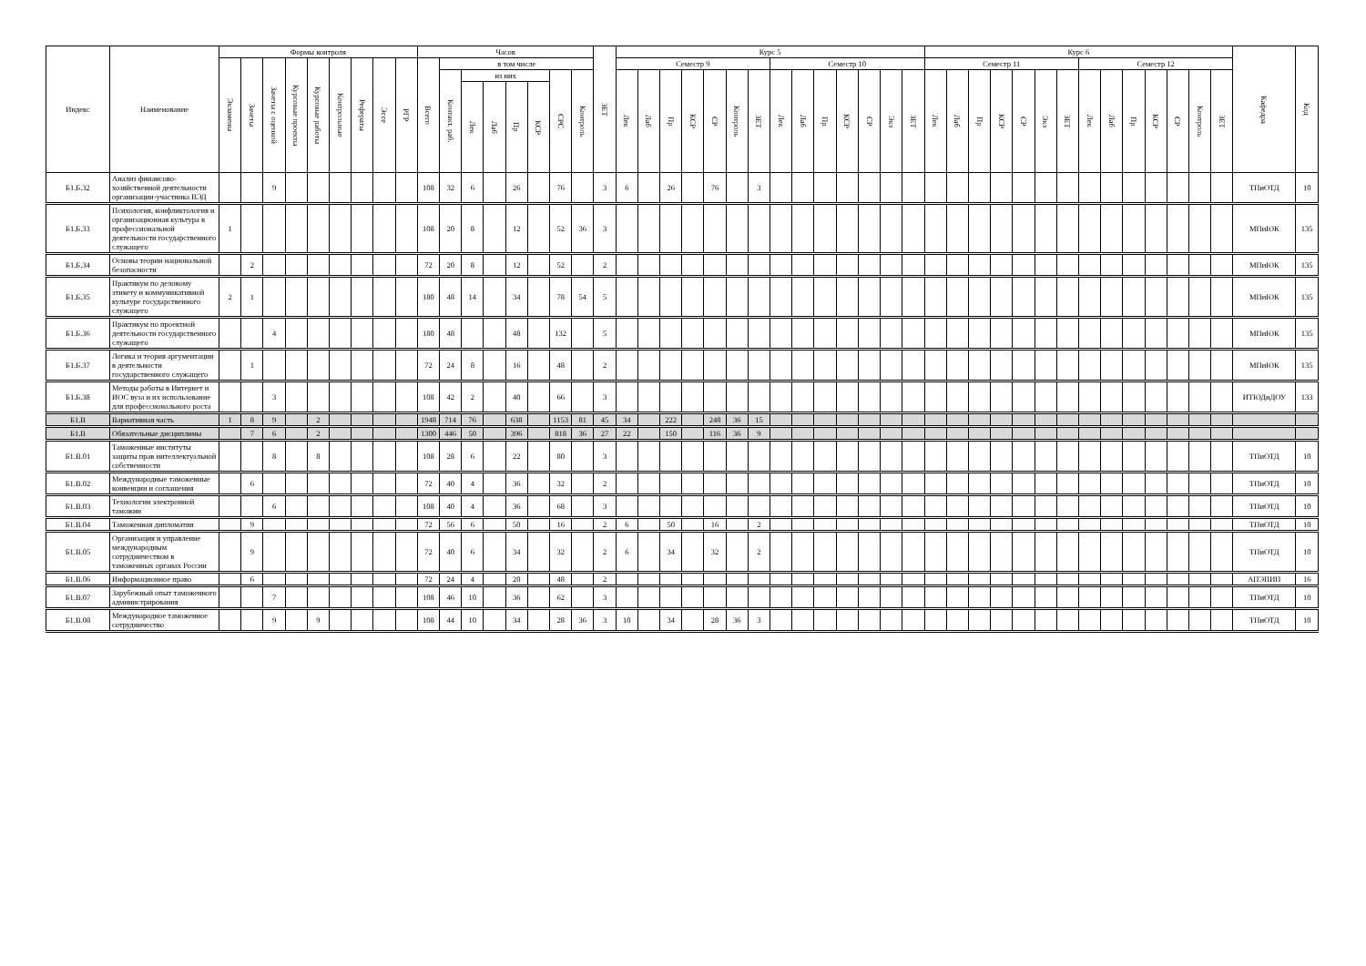| Индекс | Наименование | Формы контроля | | | | | | | | | Часов | | | | | | | | ЗЕТ | Курс 5 | | | | | | | | | | | | | | Курс 6 | | | | | | | | | | | | | | Кафедра | Код |
| --- | --- | --- | --- | --- | --- | --- | --- | --- | --- | --- | --- | --- | --- | --- | --- | --- | --- | --- | --- | --- | --- | --- | --- | --- | --- | --- | --- | --- | --- | --- | --- | --- | --- | --- | --- | --- | --- | --- | --- | --- | --- | --- | --- | --- | --- | --- | --- | --- | --- |
| | | Экзамены | Зачеты | Зачеты с оценкой | Курсовые проекты | Курсовые работы | Контрольные | Рефераты | Эссе | РГР | Всего | в том числе | | | | | | | | Семестр 9 | | | | | | | Семестр 10 | | | | | | | Семестр 11 | | | | | | | Семестр 12 | | | | | | | | |
| | | | | | | | | | | | | Контакт. раб. | из них | | | | СРС | Контроль | | Лек | Лаб | Пр | КСР | СР | Контроль | ЗЕТ | Лек | Лаб | Пр | КСР | СР | Экз | ЗЕТ | Лек | Лаб | Пр | КСР | СР | Экз | ЗЕТ | Лек | Лаб | Пр | КСР | СР | Контроль | ЗЕТ | | |
| | | | | | | | | | | | | | Лек | Лаб | Пр | КСР | | | | | | | | | | | | | | | | | | | | | | | | | | | | | | | | | |
| Б1.Б.32 | Анализ финансово-хозяйственной деятельности организации-участника ВЭД | | | 9 | | | | | | | 108 | 32 | 6 | | 26 | | 76 | | 3 | 6 | | 26 | | 76 | | 3 | | | | | | | | | | | | | | | | | | | | | | ТПиОТД | 10 |
| Б1.Б.33 | Психология, конфликтология и организационная культура в профессиональной деятельности государственного служащего | 1 | | | | | | | | | 108 | 20 | 8 | | 12 | | 52 | 36 | 3 | | | | | | | | | | | | | | | | | | | | | | | | | | | | | МПиЮК | 135 |
| Б1.Б.34 | Основы теории национальной безопасности | | 2 | | | | | | | | 72 | 20 | 8 | | 12 | | 52 | | 2 | | | | | | | | | | | | | | | | | | | | | | | | | | | | | МПиЮК | 135 |
| Б1.Б.35 | Практикум по деловому этикету и коммуникативной культуре государственного служащего | 2 | 1 | | | | | | | | 180 | 48 | 14 | | 34 | | 78 | 54 | 5 | | | | | | | | | | | | | | | | | | | | | | | | | | | | | МПиЮК | 135 |
| Б1.Б.36 | Практикум по проектной деятельности государственного служащего | | | 4 | | | | | | | 180 | 48 | | | 48 | | 132 | | 5 | | | | | | | | | | | | | | | | | | | | | | | | | | | | | МПиЮК | 135 |
| Б1.Б.37 | Логика и теория аргументации в деятельности государственного служащего | | 1 | | | | | | | | 72 | 24 | 8 | | 16 | | 48 | | 2 | | | | | | | | | | | | | | | | | | | | | | | | | | | | | МПиЮК | 135 |
| Б1.Б.38 | Методы работы в Интернет и ИОС вуза и их использование для профессионального роста | | | 3 | | | | | | | 108 | 42 | 2 | | 40 | | 66 | | 3 | | | | | | | | | | | | | | | | | | | | | | | | | | | | | ИТЮДиДОУ | 133 |
| Б1.В | Вариативная часть | 1 | 8 | 9 | | 2 | | | | | 1948 | 714 | 76 | | 638 | | 1153 | 81 | 45 | 34 | | 222 | | 248 | 36 | 15 | | | | | | | | | | | | | | | | | | | | | | | |
| Б1.В | Обязательные дисциплины | | 7 | 6 | | 2 | | | | | 1300 | 446 | 50 | | 396 | | 818 | 36 | 27 | 22 | | 150 | | 116 | 36 | 9 | | | | | | | | | | | | | | | | | | | | | | | |
| Б1.В.01 | Таможенные институты защиты прав интеллектуальной собственности | | | 8 | | 8 | | | | | 108 | 28 | 6 | | 22 | | 80 | | 3 | | | | | | | | | | | | | | | | | | | | | | | | | | | | | ТПиОТД | 10 |
| Б1.В.02 | Международные таможенные конвенции и соглашения | | 6 | | | | | | | | 72 | 40 | 4 | | 36 | | 32 | | 2 | | | | | | | | | | | | | | | | | | | | | | | | | | | | | ТПиОТД | 10 |
| Б1.В.03 | Технологии электронной таможни | | | 6 | | | | | | | 108 | 40 | 4 | | 36 | | 68 | | 3 | | | | | | | | | | | | | | | | | | | | | | | | | | | | | ТПиОТД | 10 |
| Б1.В.04 | Таможенная дипломатия | | 9 | | | | | | | | 72 | 56 | 6 | | 50 | | 16 | | 2 | 6 | | 50 | | 16 | | 2 | | | | | | | | | | | | | | | | | | | | | | ТПиОТД | 10 |
| Б1.В.05 | Организация и управление международным сотрудничеством в таможенных органах России | | 9 | | | | | | | | 72 | 40 | 6 | | 34 | | 32 | | 2 | 6 | | 34 | | 32 | | 2 | | | | | | | | | | | | | | | | | | | | | | ТПиОТД | 10 |
| Б1.В.06 | Информационное право | | 6 | | | | | | | | 72 | 24 | 4 | | 20 | | 48 | | 2 | | | | | | | | | | | | | | | | | | | | | | | | | | | | | АПЭПИП | 16 |
| Б1.В.07 | Зарубежный опыт таможенного администрирования | | | 7 | | | | | | | 108 | 46 | 10 | | 36 | | 62 | | 3 | | | | | | | | | | | | | | | | | | | | | | | | | | | | | ТПиОТД | 10 |
| Б1.В.08 | Международное таможенное сотрудничество | | | 9 | | 9 | | | | | 108 | 44 | 10 | | 34 | | 28 | 36 | 3 | 10 | | 34 | | 28 | 36 | 3 | | | | | | | | | | | | | | | | | | | | | | ТПиОТД | 10 |